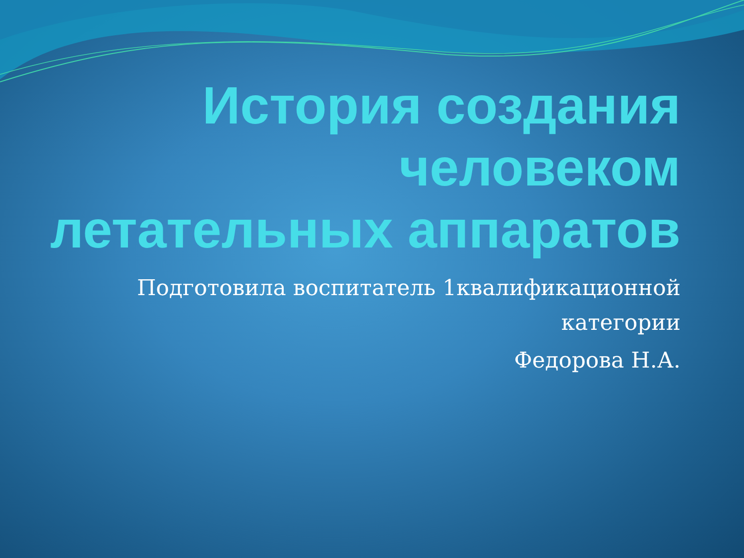История создания человеком летательных аппаратов
Подготовила воспитатель 1квалификационной категории
Федорова Н.А.